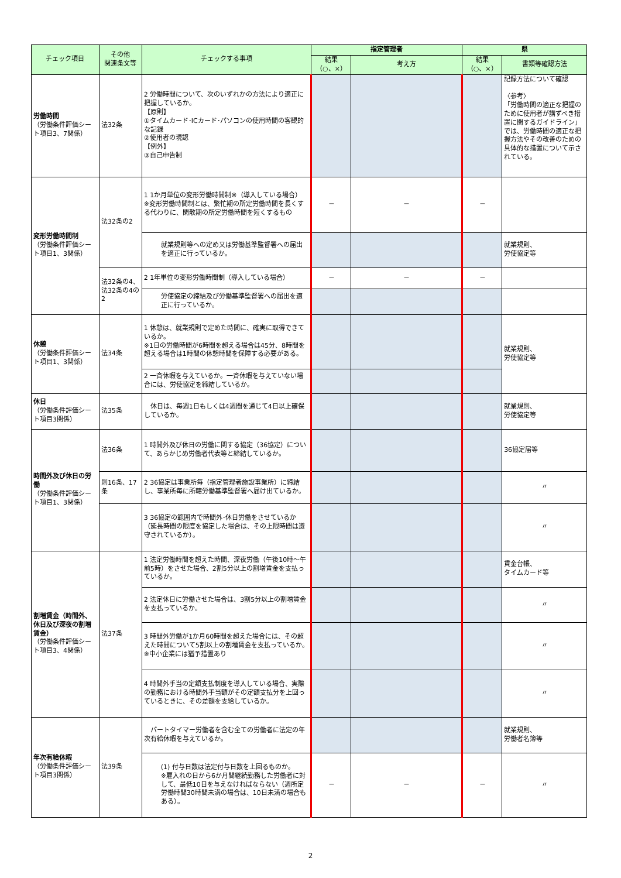| チェック項目 | その他 関連条文等 | チェックする事項 | 指定管理者 | | 県 | |
| --- | --- | --- | --- | --- | --- | --- |
| | | | 結果 （○、×） | 考え方 | 結果 （○、×） | 書類等確認方法 |
| 労働時間 （労働条件評価シート項目3、7関係） | 法32条 | 2 労働時間について、次のいずれかの方法により適正に把握しているか。 【原則】 ①タイムカード･ICカード･パソコンの使用時間の客観的な記録 ②使用者の現認 【例外】 ③自己申告制 | | | | 記録方法について確認 〈参考〉 「労働時間の適正な把握のために使用者が講ずべき措置に関するガイドライン」では、労働時間の適正な把握方法やその改善のための具体的な措置について示されている。 |
| 変形労働時間制 （労働条件評価シート項目1、3関係） | 法32条の2 | 1 1か月単位の変形労働時間制※（導入している場合） ※変形労働時間制とは、繁忙期の所定労働時間を長くする代わりに、閑散期の所定労働時間を短くするもの | － | － | － | |
| | | 就業規則等への定め又は労働基準監督署への届出を適正に行っているか。 | | | | 就業規則、 労使協定等 |
| | 法32条の4、 法32条の4の2 | 2 1年単位の変形労働時間制（導入している場合） | － | － | － | |
| | | 労使協定の締結及び労働基準監督署への届出を適正に行っているか。 | | | | |
| 休憩 （労働条件評価シート項目1、3関係） | 法34条 | 1 休憩は、就業規則で定めた時間に、確実に取得できているか。 ※1日の労働時間が6時間を超える場合は45分、8時間を超える場合は1時間の休憩時間を保障する必要がある。 | | | | 就業規則、 労使協定等 |
| | | 2 一斉休暇を与えているか。一斉休暇を与えていない場合には、労使協定を締結しているか。 | | | | |
| 休日 （労働条件評価シート項目3関係） | 法35条 | 休日は、毎週1日もしくは4週間を通じて4日以上確保しているか。 | | | | 就業規則、 労使協定等 |
| 時間外及び休日の労働 （労働条件評価シート項目1、3関係） | 法36条 | 1 時間外及び休日の労働に関する協定（36協定）について、あらかじめ労働者代表等と締結しているか。 | | | | 36協定届等 |
| | 則16条、17条 | 2 36協定は事業所毎（指定管理者施設事業所）に締結し、事業所毎に所轄労働基準監督署へ届け出ているか。 | | | | 〃 |
| | | 3 36協定の範囲内で時間外･休日労働をさせているか（延長時間の限度を協定した場合は、その上限時間は遵守されているか）。 | | | | 〃 |
| 割増賃金（時間外、休日及び深夜の割増賃金） （労働条件評価シート項目3、4関係） | 法37条 | 1 法定労働時間を超えた時間、深夜労働（午後10時～午前5時）をさせた場合、2割5分以上の割増賃金を支払っているか。 | | | | 賃金台帳、 タイムカード等 |
| | | 2 法定休日に労働させた場合は、3割5分以上の割増賃金を支払っているか。 | | | | 〃 |
| | | 3 時間外労働が1か月60時間を超えた場合には、その超えた時間について5割以上の割増賃金を支払っているか。 ※中小企業には猶予措置あり | | | | 〃 |
| | | 4 時間外手当の定額支払制度を導入している場合、実際の勤務における時間外手当額がその定額支払分を上回っているときに、その差額を支給しているか。 | | | | 〃 |
| 年次有給休暇 （労働条件評価シート項目3関係） | 法39条 | パートタイマー労働者を含む全ての労働者に法定の年次有給休暇を与えているか。 | | | | 就業規則、 労働者名簿等 |
| | | (1) 付与日数は法定付与日数を上回るものか。 ※雇入れの日から6か月間継続勤務した労働者に対して、最低10日を与えなければならない（週所定労働時間30時間未満の場合は、10日未満の場合もある）。 | － | － | － | 〃 |
2